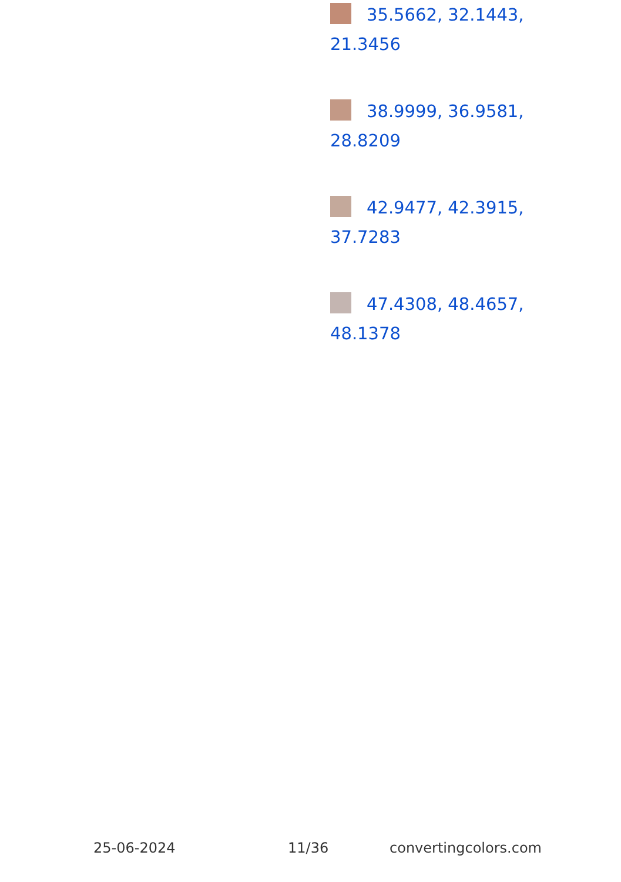35.5662, 32.1443, 21.3456
38.9999, 36.9581, 28.8209
42.9477, 42.3915, 37.7283
47.4308, 48.4657, 48.1378
25-06-2024 11/36 convertingcolors.com